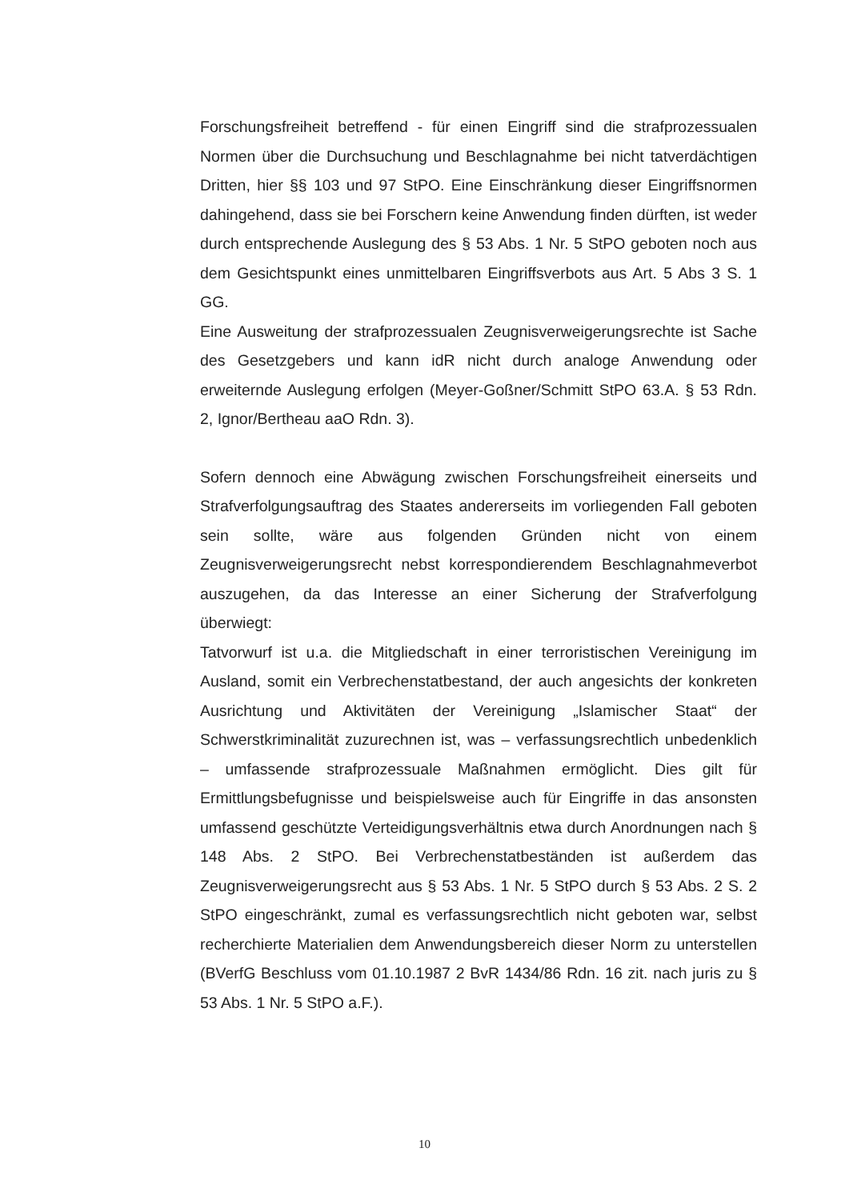Forschungsfreiheit betreffend - für einen Eingriff sind die strafprozessualen Normen über die Durchsuchung und Beschlagnahme bei nicht tatverdächtigen Dritten, hier §§ 103 und 97 StPO. Eine Einschränkung dieser Eingriffsnormen dahingehend, dass sie bei Forschern keine Anwendung finden dürften, ist weder durch entsprechende Auslegung des § 53 Abs. 1 Nr. 5 StPO geboten noch aus dem Gesichtspunkt eines unmittelbaren Eingriffsverbots aus Art. 5 Abs 3 S. 1 GG.
Eine Ausweitung der strafprozessualen Zeugnisverweigerungsrechte ist Sache des Gesetzgebers und kann idR nicht durch analoge Anwendung oder erweiternde Auslegung erfolgen (Meyer-Goßner/Schmitt StPO 63.A. § 53 Rdn. 2, Ignor/Bertheau aaO Rdn. 3).
Sofern dennoch eine Abwägung zwischen Forschungsfreiheit einerseits und Strafverfolgungsauftrag des Staates andererseits im vorliegenden Fall geboten sein sollte, wäre aus folgenden Gründen nicht von einem Zeugnisverweigerungsrecht nebst korrespondierendem Beschlagnahmeverbot auszugehen, da das Interesse an einer Sicherung der Strafverfolgung überwiegt:
Tatvorwurf ist u.a. die Mitgliedschaft in einer terroristischen Vereinigung im Ausland, somit ein Verbrechenstatbestand, der auch angesichts der konkreten Ausrichtung und Aktivitäten der Vereinigung „Islamischer Staat“ der Schwerstkriminalität zuzurechnen ist, was – verfassungsrechtlich unbedenklich – umfassende strafprozessuale Maßnahmen ermöglicht. Dies gilt für Ermittlungsbefugnisse und beispielsweise auch für Eingriffe in das ansonsten umfassend geschützte Verteidigungsverhältnis etwa durch Anordnungen nach § 148 Abs. 2 StPO. Bei Verbrechenstatbeständen ist außerdem das Zeugnisverweigerungsrecht aus § 53 Abs. 1 Nr. 5 StPO durch § 53 Abs. 2 S. 2 StPO eingeschränkt, zumal es verfassungsrechtlich nicht geboten war, selbst recherchierte Materialien dem Anwendungsbereich dieser Norm zu unterstellen (BVerfG Beschluss vom 01.10.1987 2 BvR 1434/86 Rdn. 16 zit. nach juris zu § 53 Abs. 1 Nr. 5 StPO a.F.).
10